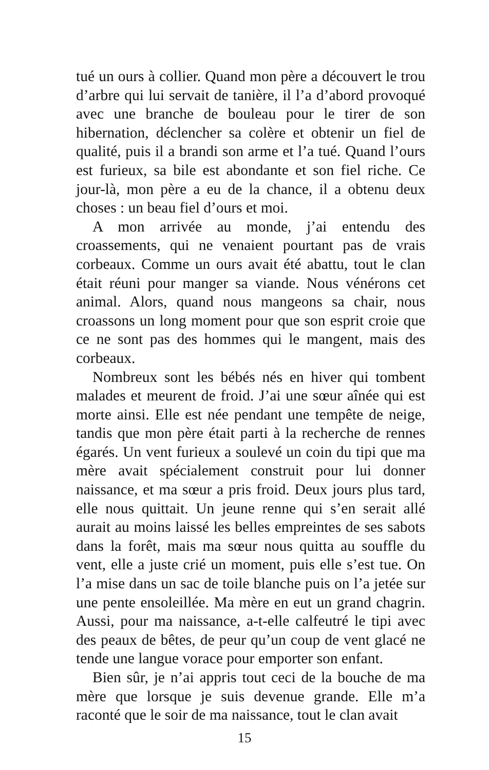tué un ours à collier. Quand mon père a découvert le trou d’arbre qui lui servait de tanière, il l’a d’abord provoqué avec une branche de bouleau pour le tirer de son hibernation, déclencher sa colère et obtenir un fiel de qualité, puis il a brandi son arme et l’a tué. Quand l’ours est furieux, sa bile est abondante et son fiel riche. Ce jour-là, mon père a eu de la chance, il a obtenu deux choses : un beau fiel d’ours et moi.
A mon arrivée au monde, j’ai entendu des croassements, qui ne venaient pourtant pas de vrais corbeaux. Comme un ours avait été abattu, tout le clan était réuni pour manger sa viande. Nous vénérons cet animal. Alors, quand nous mangeons sa chair, nous croassons un long moment pour que son esprit croie que ce ne sont pas des hommes qui le mangent, mais des corbeaux.
Nombreux sont les bébés nés en hiver qui tombent malades et meurent de froid. J’ai une sœur aînée qui est morte ainsi. Elle est née pendant une tempête de neige, tandis que mon père était parti à la recherche de rennes égarés. Un vent furieux a soulevé un coin du tipi que ma mère avait spécialement construit pour lui donner naissance, et ma sœur a pris froid. Deux jours plus tard, elle nous quittait. Un jeune renne qui s’en serait allé aurait au moins laissé les belles empreintes de ses sabots dans la forêt, mais ma sœur nous quitta au souffle du vent, elle a juste crié un moment, puis elle s’est tue. On l’a mise dans un sac de toile blanche puis on l’a jetée sur une pente ensoleillée. Ma mère en eut un grand chagrin. Aussi, pour ma naissance, a-t-elle calfeutré le tipi avec des peaux de bêtes, de peur qu’un coup de vent glacé ne tende une langue vorace pour emporter son enfant.
Bien sûr, je n’ai appris tout ceci de la bouche de ma mère que lorsque je suis devenue grande. Elle m’a raconté que le soir de ma naissance, tout le clan avait
15